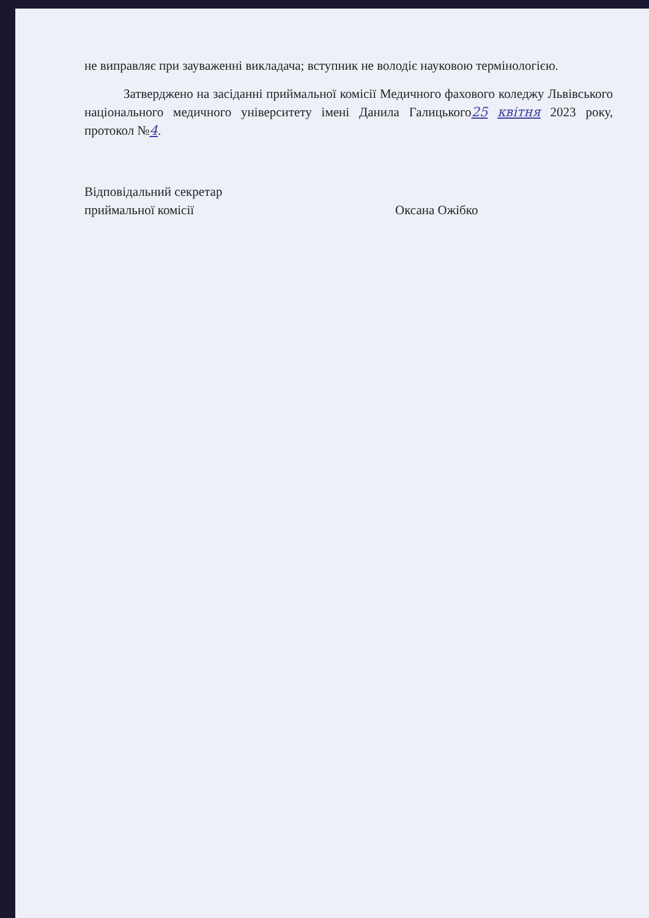не виправляє при зауваженні викладача; вступник не володіє науковою термінологією.
Затверджено на засіданні приймальної комісії Медичного фахового коледжу Львівського національного медичного університету імені Данила Галицького25 квітня 2023 року, протокол №4.
Відповідальний секретар
приймальної комісії
Оксана Ожібко